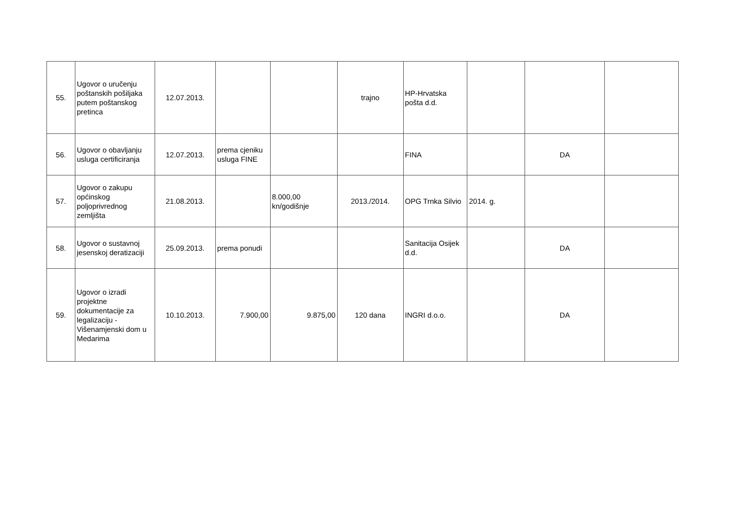| 55. | Ugovor o uručenju poštanskih pošiljaka putem poštanskog pretinca | 12.07.2013. | | | trajno | HP-Hrvatska pošta d.d. | | | |
| 56. | Ugovor o obavljanju usluga certificiranja | 12.07.2013. | prema cjeniku usluga FINE | | | FINA | | DA | |
| 57. | Ugovor o zakupu općinskog poljoprivrednog zemljišta | 21.08.2013. | | 8.000,00 kn/godišnje | 2013./2014. | OPG Trnka Silvio | 2014. g. | | |
| 58. | Ugovor o sustavnoj jesenskoj deratizaciji | 25.09.2013. | prema ponudi | | | Sanitacija Osijek d.d. | | DA | |
| 59. | Ugovor o izradi projektne dokumentacije za legalizaciju - Višenamjenski dom u Medarima | 10.10.2013. | 7.900,00 | 9.875,00 | 120 dana | INGRI d.o.o. | | DA | |